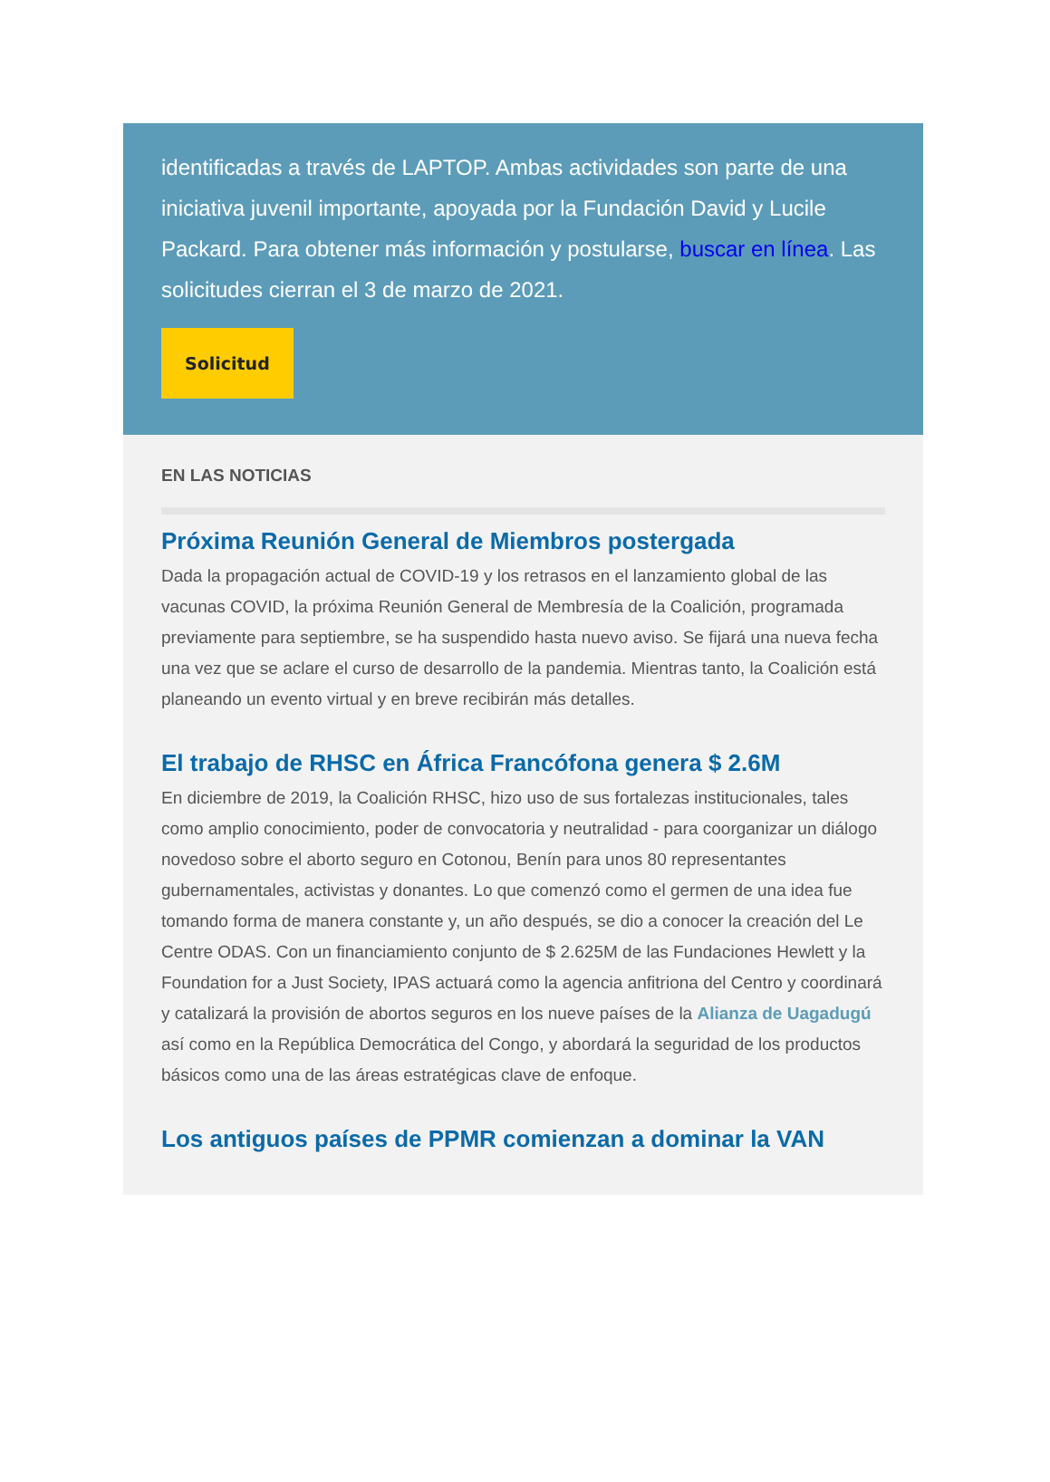identificadas a través de LAPTOP. Ambas actividades son parte de una iniciativa juvenil importante, apoyada por la Fundación David y Lucile Packard. Para obtener más información y postularse, buscar en línea. Las solicitudes cierran el 3 de marzo de 2021.
Solicitud
EN LAS NOTICIAS
Próxima Reunión General de Miembros postergada
Dada la propagación actual de COVID-19 y los retrasos en el lanzamiento global de las vacunas COVID, la próxima Reunión General de Membresía de la Coalición, programada previamente para septiembre, se ha suspendido hasta nuevo aviso. Se fijará una nueva fecha una vez que se aclare el curso de desarrollo de la pandemia. Mientras tanto, la Coalición está planeando un evento virtual y en breve recibirán más detalles.
El trabajo de RHSC en África Francófona genera $ 2.6M
En diciembre de 2019, la Coalición RHSC, hizo uso de sus fortalezas institucionales, tales como amplio conocimiento, poder de convocatoria y neutralidad - para coorganizar un diálogo novedoso sobre el aborto seguro en Cotonou, Benín para unos 80 representantes gubernamentales, activistas y donantes. Lo que comenzó como el germen de una idea fue tomando forma de manera constante y, un año después, se dio a conocer la creación del Le Centre ODAS. Con un financiamiento conjunto de $ 2.625M de las Fundaciones Hewlett y la Foundation for a Just Society, IPAS actuará como la agencia anfitriona del Centro y coordinará y catalizará la provisión de abortos seguros en los nueve países de la Alianza de Uagadugú así como en la República Democrática del Congo, y abordará la seguridad de los productos básicos como una de las áreas estratégicas clave de enfoque.
Los antiguos países de PPMR comienzan a dominar la VAN